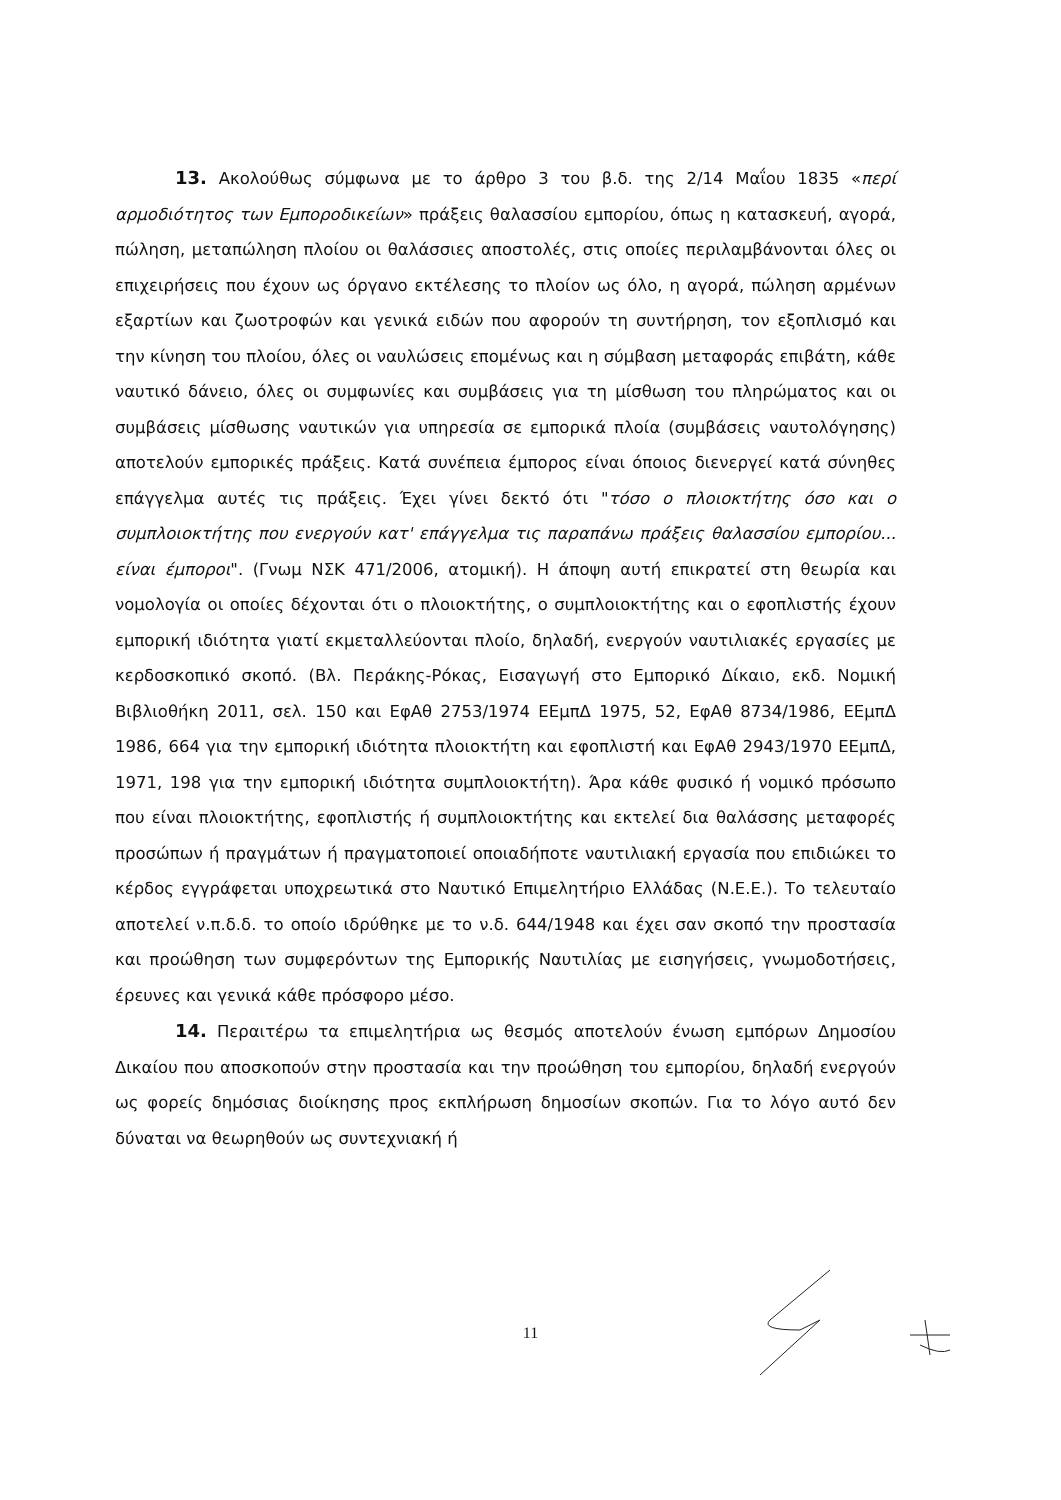13. Ακολούθως σύμφωνα με το άρθρο 3 του β.δ. της 2/14 Μαΐου 1835 «περί αρμοδιότητος των Εμποροδικείων» πράξεις θαλασσίου εμπορίου, όπως η κατασκευή, αγορά, πώληση, μεταπώληση πλοίου οι θαλάσσιες αποστολές, στις οποίες περιλαμβάνονται όλες οι επιχειρήσεις που έχουν ως όργανο εκτέλεσης το πλοίον ως όλο, η αγορά, πώληση αρμένων εξαρτίων και ζωοτροφών και γενικά ειδών που αφορούν τη συντήρηση, τον εξοπλισμό και την κίνηση του πλοίου, όλες οι ναυλώσεις επομένως και η σύμβαση μεταφοράς επιβάτη, κάθε ναυτικό δάνειο, όλες οι συμφωνίες και συμβάσεις για τη μίσθωση του πληρώματος και οι συμβάσεις μίσθωσης ναυτικών για υπηρεσία σε εμπορικά πλοία (συμβάσεις ναυτολόγησης) αποτελούν εμπορικές πράξεις. Κατά συνέπεια έμπορος είναι όποιος διενεργεί κατά σύνηθες επάγγελμα αυτές τις πράξεις. Έχει γίνει δεκτό ότι "τόσο ο πλοιοκτήτης όσο και ο συμπλοιοκτήτης που ενεργούν κατ' επάγγελμα τις παραπάνω πράξεις θαλασσίου εμπορίου... είναι έμποροι". (Γνωμ ΝΣΚ 471/2006, ατομική). Η άποψη αυτή επικρατεί στη θεωρία και νομολογία οι οποίες δέχονται ότι ο πλοιοκτήτης, ο συμπλοιοκτήτης και ο εφοπλιστής έχουν εμπορική ιδιότητα γιατί εκμεταλλεύονται πλοίο, δηλαδή, ενεργούν ναυτιλιακές εργασίες με κερδοσκοπικό σκοπό. (Βλ. Περάκης-Ρόκας, Εισαγωγή στο Εμπορικό Δίκαιο, εκδ. Νομική Βιβλιοθήκη 2011, σελ. 150 και ΕφΑθ 2753/1974 ΕΕμπΔ 1975, 52, ΕφΑθ 8734/1986, ΕΕμπΔ 1986, 664 για την εμπορική ιδιότητα πλοιοκτήτη και εφοπλιστή και ΕφΑθ 2943/1970 ΕΕμπΔ, 1971, 198 για την εμπορική ιδιότητα συμπλοιοκτήτη). Άρα κάθε φυσικό ή νομικό πρόσωπο που είναι πλοιοκτήτης, εφοπλιστής ή συμπλοιοκτήτης και εκτελεί δια θαλάσσης μεταφορές προσώπων ή πραγμάτων ή πραγματοποιεί οποιαδήποτε ναυτιλιακή εργασία που επιδιώκει το κέρδος εγγράφεται υποχρεωτικά στο Ναυτικό Επιμελητήριο Ελλάδας (Ν.Ε.Ε.). Το τελευταίο αποτελεί ν.π.δ.δ. το οποίο ιδρύθηκε με το ν.δ. 644/1948 και έχει σαν σκοπό την προστασία και προώθηση των συμφερόντων της Εμπορικής Ναυτιλίας με εισηγήσεις, γνωμοδοτήσεις, έρευνες και γενικά κάθε πρόσφορο μέσο.
14. Περαιτέρω τα επιμελητήρια ως θεσμός αποτελούν ένωση εμπόρων Δημοσίου Δικαίου που αποσκοπούν στην προστασία και την προώθηση του εμπορίου, δηλαδή ενεργούν ως φορείς δημόσιας διοίκησης προς εκπλήρωση δημοσίων σκοπών. Για το λόγο αυτό δεν δύναται να θεωρηθούν ως συντεχνιακή ή
11